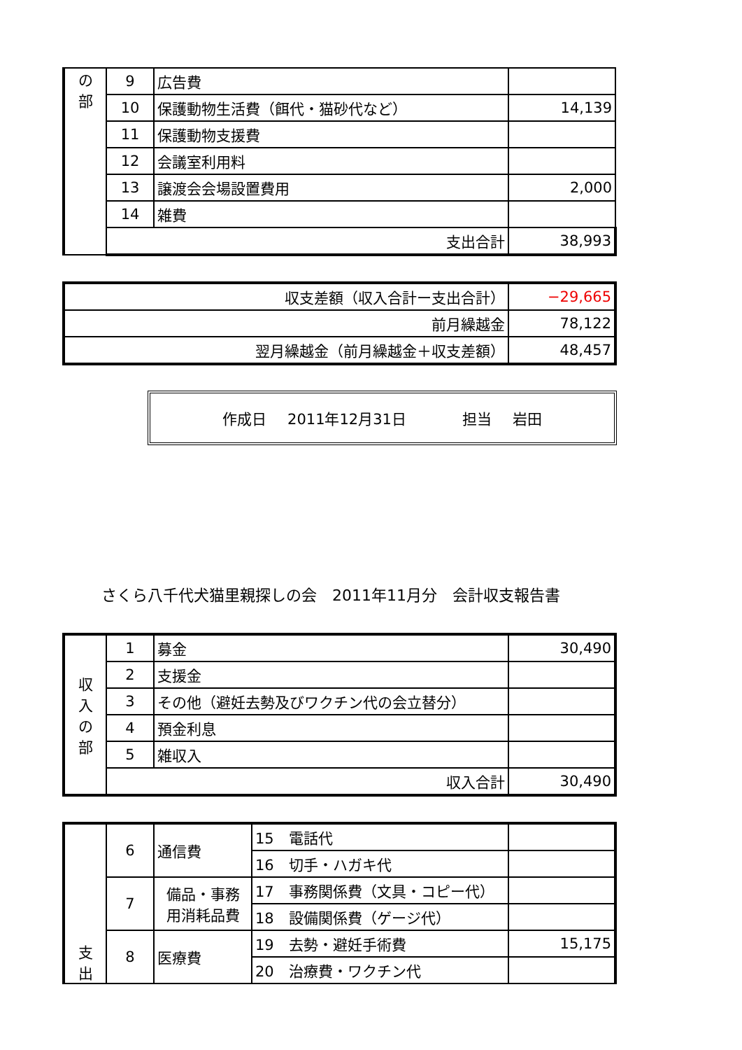| の 部 | 9 | 広告費 | |
| | 10 | 保護動物生活費（餌代・猫砂代など） | 14,139 |
| | 11 | 保護動物支援費 | |
| | 12 | 会議室利用料 | |
| | 13 | 譲渡会会場設置費用 | 2,000 |
| | 14 | 雑費 | |
| | 支出合計 | | 38,993 |
| 収支差額（収入合計ー支出合計） | −29,665 |
| 前月繰越金 | 78,122 |
| 翌月繰越金（前月繰越金＋収支差額） | 48,457 |
作成日 2011年12月31日 担当 岩田
さくら八千代犬猫里親探しの会　2011年11月分　会計収支報告書
| 収 入 の 部 | 1 | 募金 | 30,490 |
| | 2 | 支援金 | |
| | 3 | その他（避妊去勢及びワクチン代の会立替分） | |
| | 4 | 預金利息 | |
| | 5 | 雑収入 | |
| | 収入合計 | | 30,490 |
| 支 出 | 6 | 通信費 | 15 電話代 | |
| | | | 16 切手・ハガキ代 | |
| | 7 | 備品・事務 用消耗品費 | 17 事務関係費（文具・コピー代） | |
| | | | 18 設備関係費（ゲージ代） | |
| | 8 | 医療費 | 19 去勢・避妊手術費 | 15,175 |
| | | | 20 治療費・ワクチン代 | |